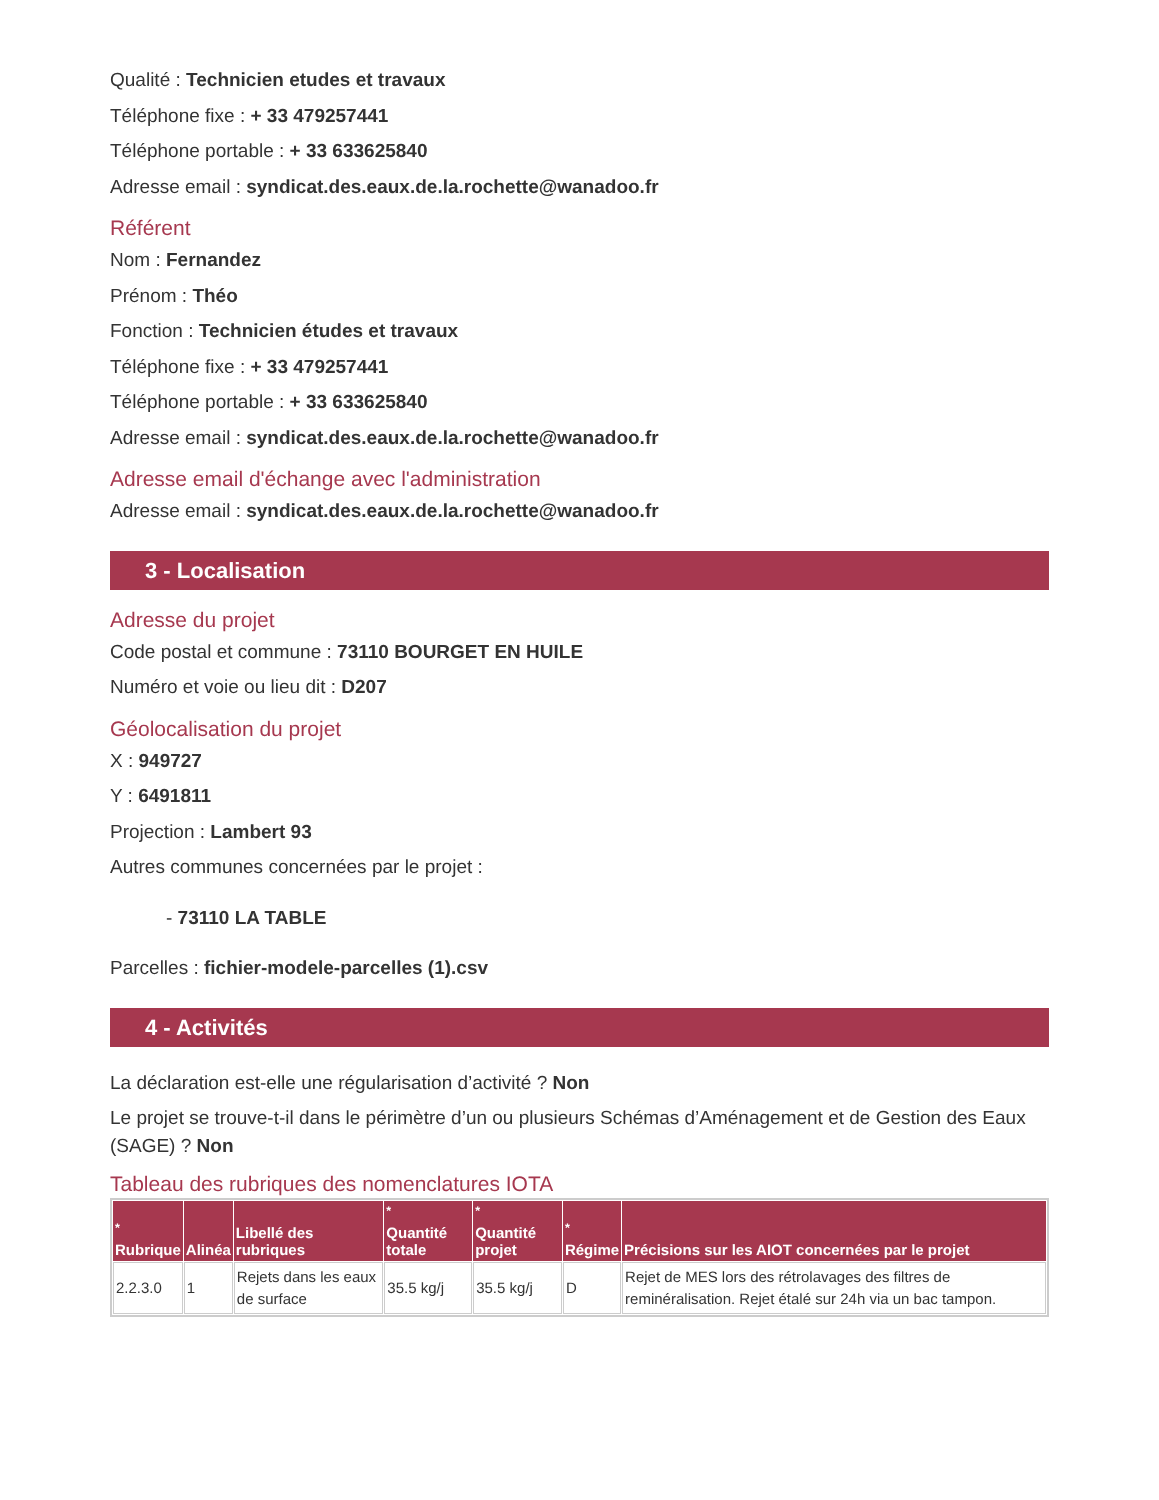Qualité : Technicien etudes et travaux
Téléphone fixe : + 33 479257441
Téléphone portable : + 33 633625840
Adresse email : syndicat.des.eaux.de.la.rochette@wanadoo.fr
Référent
Nom : Fernandez
Prénom : Théo
Fonction : Technicien études et travaux
Téléphone fixe : + 33 479257441
Téléphone portable : + 33 633625840
Adresse email : syndicat.des.eaux.de.la.rochette@wanadoo.fr
Adresse email d'échange avec l'administration
Adresse email : syndicat.des.eaux.de.la.rochette@wanadoo.fr
3 - Localisation
Adresse du projet
Code postal et commune : 73110 BOURGET EN HUILE
Numéro et voie ou lieu dit : D207
Géolocalisation du projet
X : 949727
Y : 6491811
Projection : Lambert 93
Autres communes concernées par le projet :
- 73110 LA TABLE
Parcelles : fichier-modele-parcelles (1).csv
4 - Activités
La déclaration est-elle une régularisation d’activité ? Non
Le projet se trouve-t-il dans le périmètre d’un ou plusieurs Schémas d’Aménagement et de Gestion des Eaux (SAGE) ? Non
Tableau des rubriques des nomenclatures IOTA
| <sup>*</sup> Rubrique | Alinéa | Libellé des rubriques | <sup>*</sup> Quantité totale | <sup>*</sup> Quantité projet | <sup>*</sup> Régime | Précisions sur les AIOT concernées par le projet |
| --- | --- | --- | --- | --- | --- | --- |
| 2.2.3.0 | 1 | Rejets dans les eaux de surface | 35.5 kg/j | 35.5 kg/j | D | Rejet de MES lors des rétrolavages des filtres de reminéralisation. Rejet étalé sur 24h via un bac tampon. |